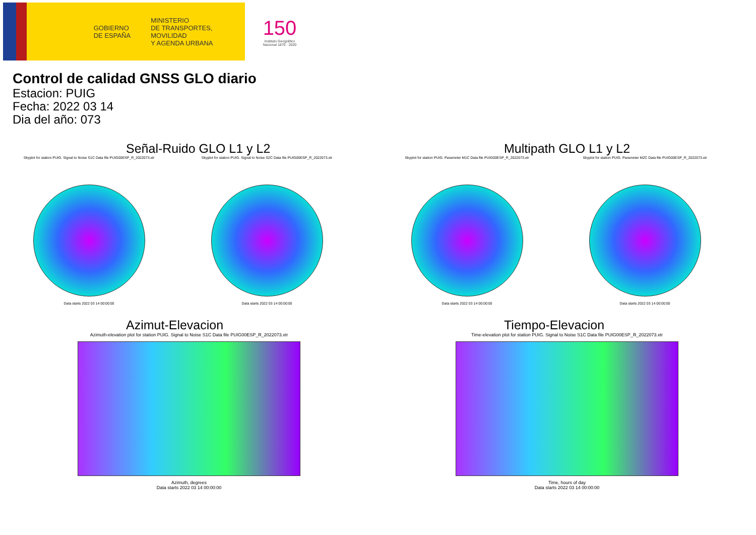GOBIERNO
DE ESPAÑA
MINISTERIO
DE TRANSPORTES, MOVILIDAD
Y AGENDA URBANA
150
Instituto Geográfico
Nacional 1870 · 2020
Control de calidad GNSS GLO diario
Estacion: PUIG
Fecha: 2022 03 14
Dia del año: 073
Señal-Ruido GLO L1 y L2
Skyplot for station PUIG. Signal to Noise S1C Data file PUIG00ESP_R_2022073.xtr
Data starts 2022 03 14 00:00:00
Skyplot for station PUIG. Signal to Noise S2C Data file PUIG00ESP_R_2022073.xtr
Data starts 2022 03 14 00:00:00
Multipath GLO L1 y L2
Skyplot for station PUIG. Parameter M1C Data file PUIG00ESP_R_2022073.xtr
Data starts 2022 03 14 00:00:00
Skyplot for station PUIG. Parameter M2C Data file PUIG00ESP_R_2022073.xtr
Data starts 2022 03 14 00:00:00
Azimut-Elevacion
Azimuth-elevation plot for station PUIG. Signal to Noise S1C Data file PUIG00ESP_R_2022073.xtr
Azimuth, degrees
Data starts 2022 03 14 00:00:00
Tiempo-Elevacion
Time-elevation plot for station PUIG. Signal to Noise S1C Data file PUIG00ESP_R_2022073.xtr
Time, hours of day
Data starts 2022 03 14 00:00:00